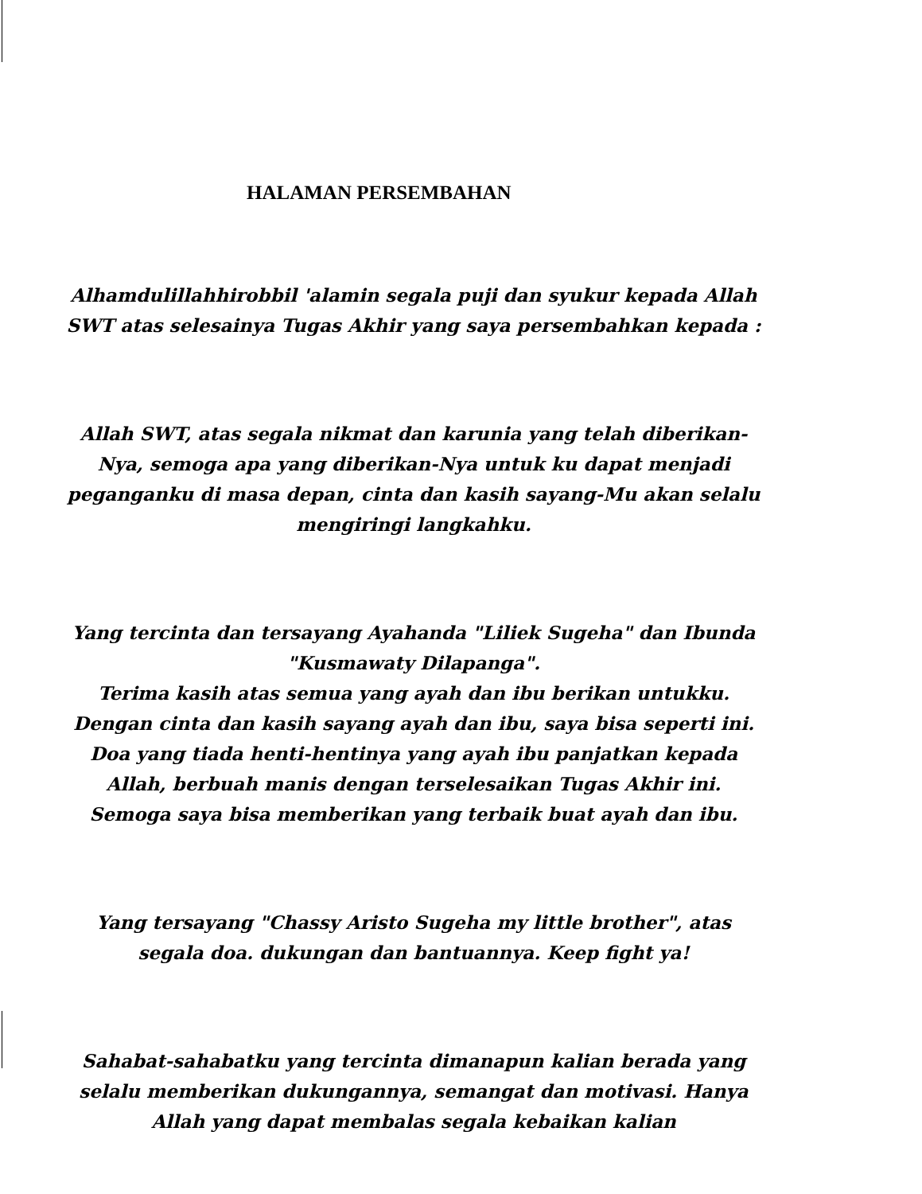HALAMAN PERSEMBAHAN
Alhamdulillahhirobbil 'alamin segala puji dan syukur kepada Allah SWT atas selesainya Tugas Akhir yang saya persembahkan kepada :
Allah SWT, atas segala nikmat dan karunia yang telah diberikan-Nya, semoga apa yang diberikan-Nya untuk ku dapat menjadi peganganku di masa depan, cinta dan kasih sayang-Mu akan selalu mengiringi langkahku.
Yang tercinta dan tersayang Ayahanda "Liliek Sugeha" dan Ibunda "Kusmawaty Dilapanga".
Terima kasih atas semua yang ayah dan ibu berikan untukku. Dengan cinta dan kasih sayang ayah dan ibu, saya bisa seperti ini. Doa yang tiada henti-hentinya yang ayah ibu panjatkan kepada Allah, berbuah manis dengan terselesaikan Tugas Akhir ini. Semoga saya bisa memberikan yang terbaik buat ayah dan ibu.
Yang tersayang "Chassy Aristo Sugeha my little brother", atas segala doa. dukungan dan bantuannya. Keep fight ya!
Sahabat-sahabatku yang tercinta dimanapun kalian berada yang selalu memberikan dukungannya, semangat dan motivasi. Hanya Allah yang dapat membalas segala kebaikan kalian